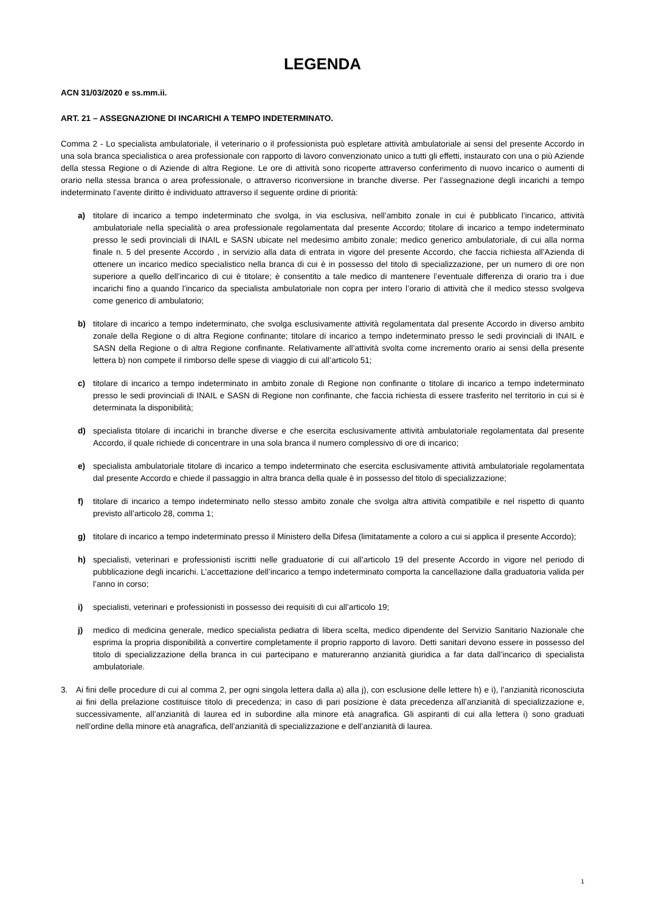LEGENDA
ACN 31/03/2020 e ss.mm.ii.
ART. 21 – ASSEGNAZIONE DI INCARICHI A TEMPO INDETERMINATO.
Comma 2 - Lo specialista ambulatoriale, il veterinario o il professionista può espletare attività ambulatoriale ai sensi del presente Accordo in una sola branca specialistica o area professionale con rapporto di lavoro convenzionato unico a tutti gli effetti, instaurato con una o più Aziende della stessa Regione o di Aziende di altra Regione. Le ore di attività sono ricoperte attraverso conferimento di nuovo incarico o aumenti di orario nella stessa branca o area professionale, o attraverso riconversione in branche diverse. Per l’assegnazione degli incarichi a tempo indeterminato l’avente diritto è individuato attraverso il seguente ordine di priorità:
a) titolare di incarico a tempo indeterminato che svolga, in via esclusiva, nell’ambito zonale in cui è pubblicato l’incarico, attività ambulatoriale nella specialità o area professionale regolamentata dal presente Accordo; titolare di incarico a tempo indeterminato presso le sedi provinciali di INAIL e SASN ubicate nel medesimo ambito zonale; medico generico ambulatoriale, di cui alla norma finale n. 5 del presente Accordo , in servizio alla data di entrata in vigore del presente Accordo, che faccia richiesta all’Azienda di ottenere un incarico medico specialistico nella branca di cui è in possesso del titolo di specializzazione, per un numero di ore non superiore a quello dell’incarico di cui è titolare; è consentito a tale medico di mantenere l’eventuale differenza di orario tra i due incarichi fino a quando l’incarico da specialista ambulatoriale non copra per intero l’orario di attività che il medico stesso svolgeva come generico di ambulatorio;
b) titolare di incarico a tempo indeterminato, che svolga esclusivamente attività regolamentata dal presente Accordo in diverso ambito zonale della Regione o di altra Regione confinante; titolare di incarico a tempo indeterminato presso le sedi provinciali di INAIL e SASN della Regione o di altra Regione confinante. Relativamente all’attività svolta come incremento orario ai sensi della presente lettera b) non compete il rimborso delle spese di viaggio di cui all’articolo 51;
c) titolare di incarico a tempo indeterminato in ambito zonale di Regione non confinante o titolare di incarico a tempo indeterminato presso le sedi provinciali di INAIL e SASN di Regione non confinante, che faccia richiesta di essere trasferito nel territorio in cui si è determinata la disponibilità;
d) specialista titolare di incarichi in branche diverse e che esercita esclusivamente attività ambulatoriale regolamentata dal presente Accordo, il quale richiede di concentrare in una sola branca il numero complessivo di ore di incarico;
e) specialista ambulatoriale titolare di incarico a tempo indeterminato che esercita esclusivamente attività ambulatoriale regolamentata dal presente Accordo e chiede il passaggio in altra branca della quale è in possesso del titolo di specializzazione;
f) titolare di incarico a tempo indeterminato nello stesso ambito zonale che svolga altra attività compatibile e nel rispetto di quanto previsto all’articolo 28, comma 1;
g) titolare di incarico a tempo indeterminato presso il Ministero della Difesa (limitatamente a coloro a cui si applica il presente Accordo);
h) specialisti, veterinari e professionisti iscritti nelle graduatorie di cui all’articolo 19 del presente Accordo in vigore nel periodo di pubblicazione degli incarichi. L’accettazione dell’incarico a tempo indeterminato comporta la cancellazione dalla graduatoria valida per l’anno in corso;
i) specialisti, veterinari e professionisti in possesso dei requisiti di cui all’articolo 19;
j) medico di medicina generale, medico specialista pediatra di libera scelta, medico dipendente del Servizio Sanitario Nazionale che esprima la propria disponibilità a convertire completamente il proprio rapporto di lavoro. Detti sanitari devono essere in possesso del titolo di specializzazione della branca in cui partecipano e matureranno anzianità giuridica a far data dall’incarico di specialista ambulatoriale.
3. Ai fini delle procedure di cui al comma 2, per ogni singola lettera dalla a) alla j), con esclusione delle lettere h) e i), l’anzianità riconosciuta ai fini della prelazione costituisce titolo di precedenza; in caso di pari posizione è data precedenza all’anzianità di specializzazione e, successivamente, all’anzianità di laurea ed in subordine alla minore età anagrafica. Gli aspiranti di cui alla lettera i) sono graduati nell’ordine della minore età anagrafica, dell’anzianità di specializzazione e dell’anzianità di laurea.
1